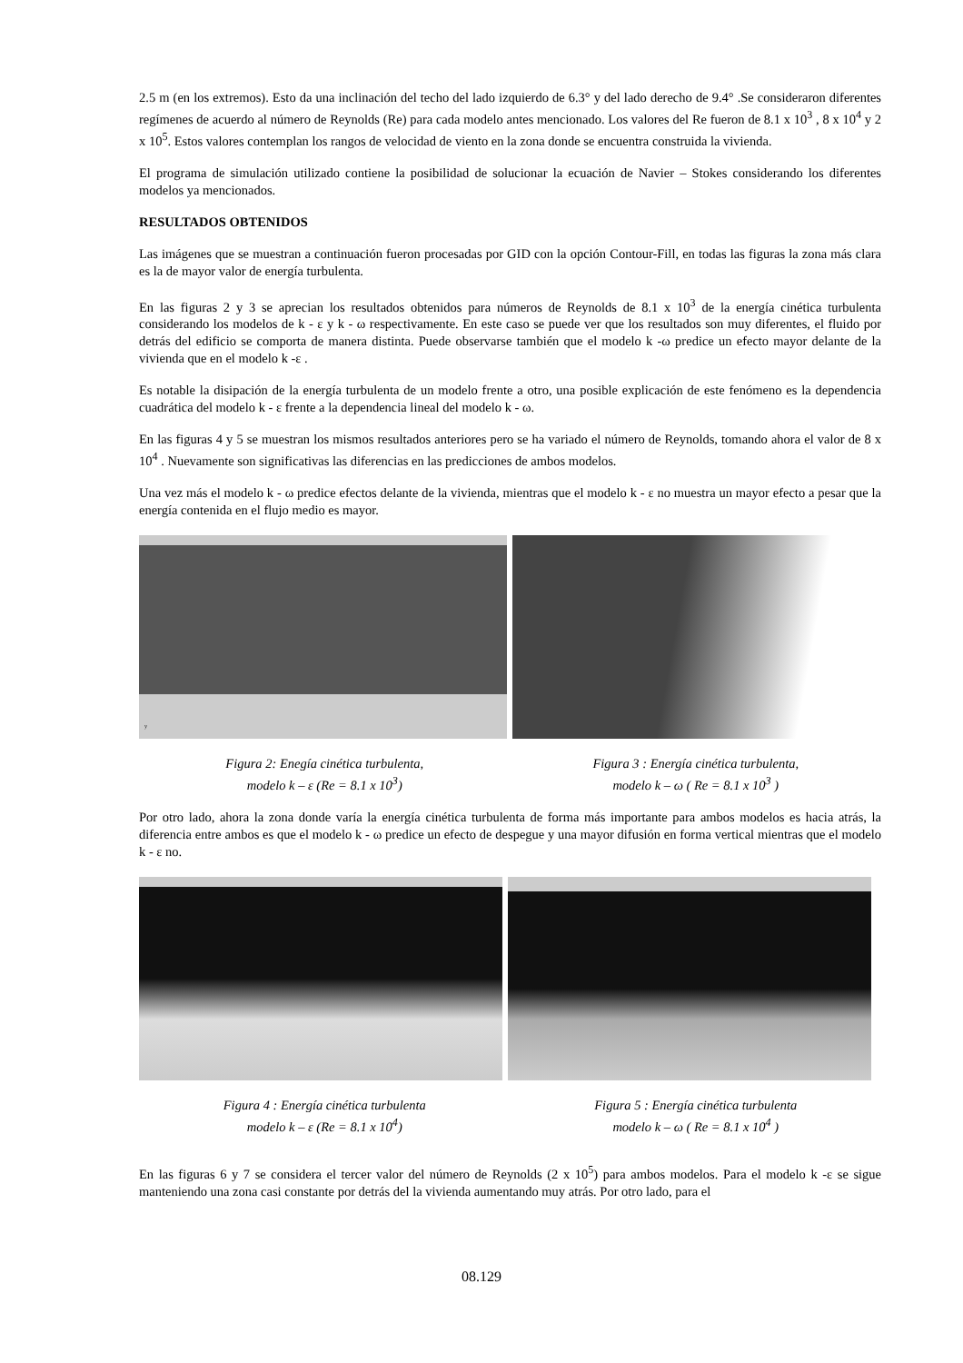2.5 m (en los extremos). Esto da una inclinación del techo del lado izquierdo de 6.3° y del lado derecho de 9.4° .Se consideraron diferentes regímenes de acuerdo al número de Reynolds (Re) para cada modelo antes mencionado. Los valores del Re fueron de 8.1 x 10<sup>3</sup> , 8 x 10<sup>4</sup> y 2 x 10<sup>5</sup>. Estos valores contemplan los rangos de velocidad de viento en la zona donde se encuentra construida la vivienda.
El programa de simulación utilizado contiene la posibilidad de solucionar la ecuación de Navier – Stokes considerando los diferentes modelos ya mencionados.
RESULTADOS OBTENIDOS
Las imágenes que se muestran a continuación fueron procesadas por GID con la opción Contour-Fill, en todas las figuras la zona más clara es la de mayor valor de energía turbulenta.
En las figuras 2 y 3 se aprecian los resultados obtenidos para números de Reynolds de 8.1 x 10<sup>3</sup> de la energía cinética turbulenta considerando los modelos de k - ε y k - ω respectivamente. En este caso se puede ver que los resultados son muy diferentes, el fluido por detrás del edificio se comporta de manera distinta. Puede observarse también que el modelo k -ω predice un efecto mayor delante de la vivienda que en el modelo k -ε .
Es notable la disipación de la energía turbulenta de un modelo frente a otro, una posible explicación de este fenómeno es la dependencia cuadrática del modelo k - ε frente a la dependencia lineal del modelo k - ω.
En las figuras 4 y 5 se muestran los mismos resultados anteriores pero se ha variado el número de Reynolds, tomando ahora el valor de 8 x 10<sup>4</sup> . Nuevamente son significativas las diferencias en las predicciones de ambos modelos.
Una vez más el modelo k - ω predice efectos delante de la vivienda, mientras que el modelo k - ε no muestra un mayor efecto a pesar que la energía contenida en el flujo medio es mayor.
y
Figura 2: Enegía cinética turbulenta,
modelo k – ε (Re = 8.1 x 10<sup>3</sup>)
Figura 3 : Energía cinética turbulenta,
modelo k – ω ( Re = 8.1 x 10<sup>3</sup> )
Por otro lado, ahora la zona donde varía la energía cinética turbulenta de forma más importante para ambos modelos es hacia atrás, la diferencia entre ambos es que el modelo k - ω predice un efecto de despegue y una mayor difusión en forma vertical mientras que el modelo k - ε no.
Figura 4 : Energía cinética turbulenta
modelo k – ε (Re = 8.1 x 10<sup>4</sup>)
Figura 5 : Energía cinética turbulenta
modelo k – ω ( Re = 8.1 x 10<sup>4</sup> )
En las figuras 6 y 7 se considera el tercer valor del número de Reynolds (2 x 10<sup>5</sup>) para ambos modelos. Para el modelo k -ε se sigue manteniendo una zona casi constante por detrás del la vivienda aumentando muy atrás. Por otro lado, para el
08.129